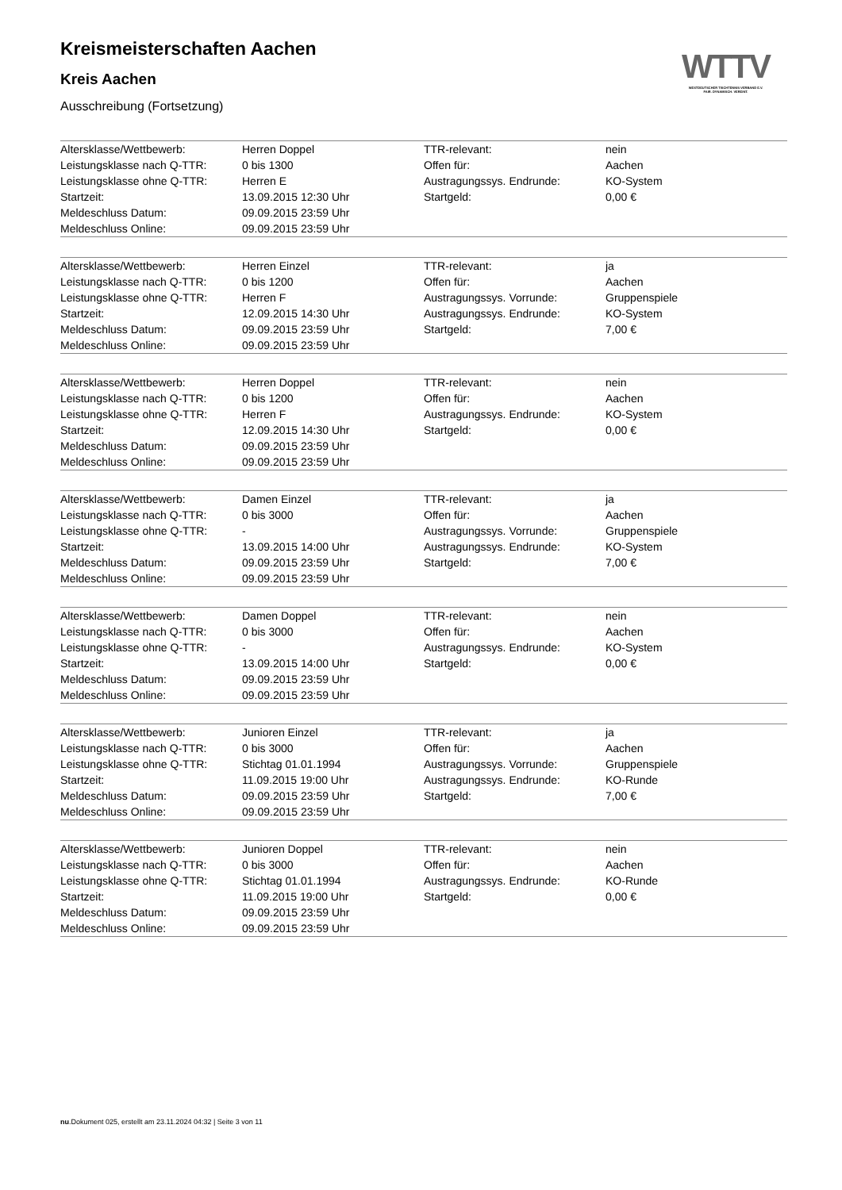WTTV
WESTDEUTSCHER TISCHTENNIS-VERBAND E.V.
FAIR. DYNAMISCH. VEREINT.
Kreismeisterschaften Aachen
Kreis Aachen
Ausschreibung (Fortsetzung)
| Altersklasse/Wettbewerb: | Herren Doppel | TTR-relevant: | nein |
| Leistungsklasse nach Q-TTR: | 0 bis 1300 | Offen für: | Aachen |
| Leistungsklasse ohne Q-TTR: | Herren E | Austragungssys. Endrunde: | KO-System |
| Startzeit: | 13.09.2015 12:30 Uhr | Startgeld: | 0,00 € |
| Meldeschluss Datum: | 09.09.2015 23:59 Uhr | | |
| Meldeschluss Online: | 09.09.2015 23:59 Uhr | | |
| Altersklasse/Wettbewerb: | Herren Einzel | TTR-relevant: | ja |
| Leistungsklasse nach Q-TTR: | 0 bis 1200 | Offen für: | Aachen |
| Leistungsklasse ohne Q-TTR: | Herren F | Austragungssys. Vorrunde: | Gruppenspiele |
| Startzeit: | 12.09.2015 14:30 Uhr | Austragungssys. Endrunde: | KO-System |
| Meldeschluss Datum: | 09.09.2015 23:59 Uhr | Startgeld: | 7,00 € |
| Meldeschluss Online: | 09.09.2015 23:59 Uhr | | |
| Altersklasse/Wettbewerb: | Herren Doppel | TTR-relevant: | nein |
| Leistungsklasse nach Q-TTR: | 0 bis 1200 | Offen für: | Aachen |
| Leistungsklasse ohne Q-TTR: | Herren F | Austragungssys. Endrunde: | KO-System |
| Startzeit: | 12.09.2015 14:30 Uhr | Startgeld: | 0,00 € |
| Meldeschluss Datum: | 09.09.2015 23:59 Uhr | | |
| Meldeschluss Online: | 09.09.2015 23:59 Uhr | | |
| Altersklasse/Wettbewerb: | Damen Einzel | TTR-relevant: | ja |
| Leistungsklasse nach Q-TTR: | 0 bis 3000 | Offen für: | Aachen |
| Leistungsklasse ohne Q-TTR: | - | Austragungssys. Vorrunde: | Gruppenspiele |
| Startzeit: | 13.09.2015 14:00 Uhr | Austragungssys. Endrunde: | KO-System |
| Meldeschluss Datum: | 09.09.2015 23:59 Uhr | Startgeld: | 7,00 € |
| Meldeschluss Online: | 09.09.2015 23:59 Uhr | | |
| Altersklasse/Wettbewerb: | Damen Doppel | TTR-relevant: | nein |
| Leistungsklasse nach Q-TTR: | 0 bis 3000 | Offen für: | Aachen |
| Leistungsklasse ohne Q-TTR: | - | Austragungssys. Endrunde: | KO-System |
| Startzeit: | 13.09.2015 14:00 Uhr | Startgeld: | 0,00 € |
| Meldeschluss Datum: | 09.09.2015 23:59 Uhr | | |
| Meldeschluss Online: | 09.09.2015 23:59 Uhr | | |
| Altersklasse/Wettbewerb: | Junioren Einzel | TTR-relevant: | ja |
| Leistungsklasse nach Q-TTR: | 0 bis 3000 | Offen für: | Aachen |
| Leistungsklasse ohne Q-TTR: | Stichtag 01.01.1994 | Austragungssys. Vorrunde: | Gruppenspiele |
| Startzeit: | 11.09.2015 19:00 Uhr | Austragungssys. Endrunde: | KO-Runde |
| Meldeschluss Datum: | 09.09.2015 23:59 Uhr | Startgeld: | 7,00 € |
| Meldeschluss Online: | 09.09.2015 23:59 Uhr | | |
| Altersklasse/Wettbewerb: | Junioren Doppel | TTR-relevant: | nein |
| Leistungsklasse nach Q-TTR: | 0 bis 3000 | Offen für: | Aachen |
| Leistungsklasse ohne Q-TTR: | Stichtag 01.01.1994 | Austragungssys. Endrunde: | KO-Runde |
| Startzeit: | 11.09.2015 19:00 Uhr | Startgeld: | 0,00 € |
| Meldeschluss Datum: | 09.09.2015 23:59 Uhr | | |
| Meldeschluss Online: | 09.09.2015 23:59 Uhr | | |
nu.Dokument 025, erstellt am 23.11.2024 04:32 | Seite 3 von 11